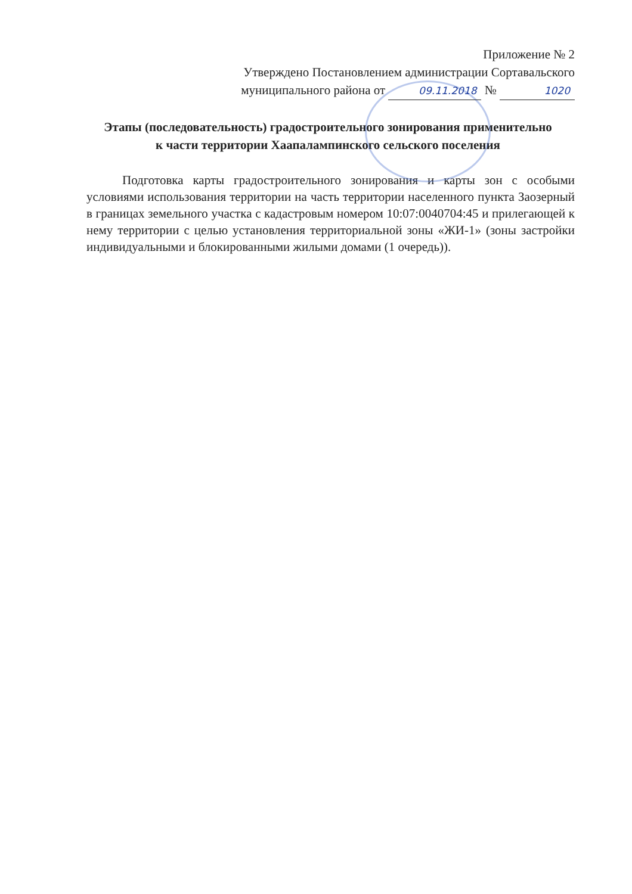Приложение № 2
Утверждено Постановлением администрации Сортавальского
муниципального района от 09.11.2018 № 1020
Этапы (последовательность) градостроительного зонирования применительно к части территории Хаапалампинского сельского поселения
Подготовка карты градостроительного зонирования и карты зон с особыми условиями использования территории на часть территории населенного пункта Заозерный в границах земельного участка с кадастровым номером 10:07:0040704:45 и прилегающей к нему территории с целью установления территориальной зоны «ЖИ-1» (зоны застройки индивидуальными и блокированными жилыми домами (1 очередь)).